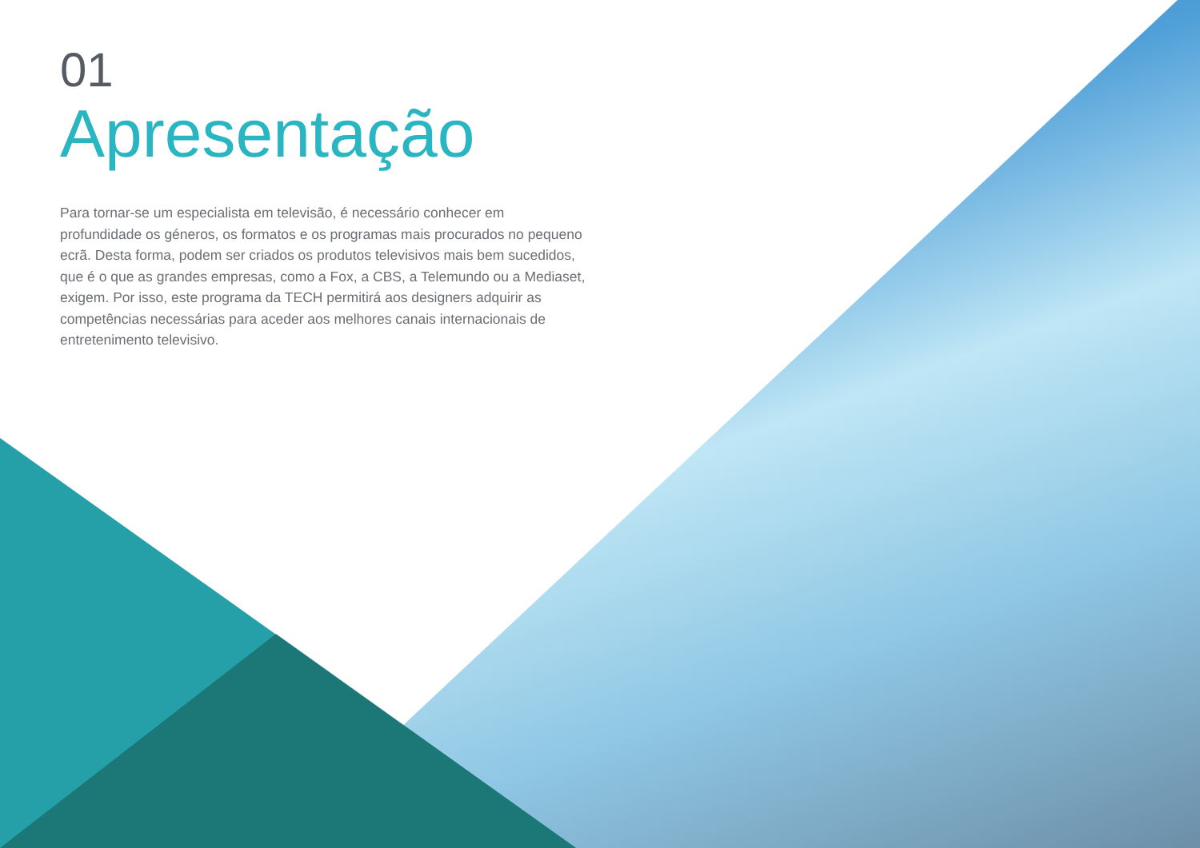01
Apresentação
Para tornar-se um especialista em televisão, é necessário conhecer em profundidade os géneros, os formatos e os programas mais procurados no pequeno ecrã. Desta forma, podem ser criados os produtos televisivos mais bem sucedidos, que é o que as grandes empresas, como a Fox, a CBS, a Telemundo ou a Mediaset, exigem. Por isso, este programa da TECH permitirá aos designers adquirir as competências necessárias para aceder aos melhores canais internacionais de entretenimento televisivo.